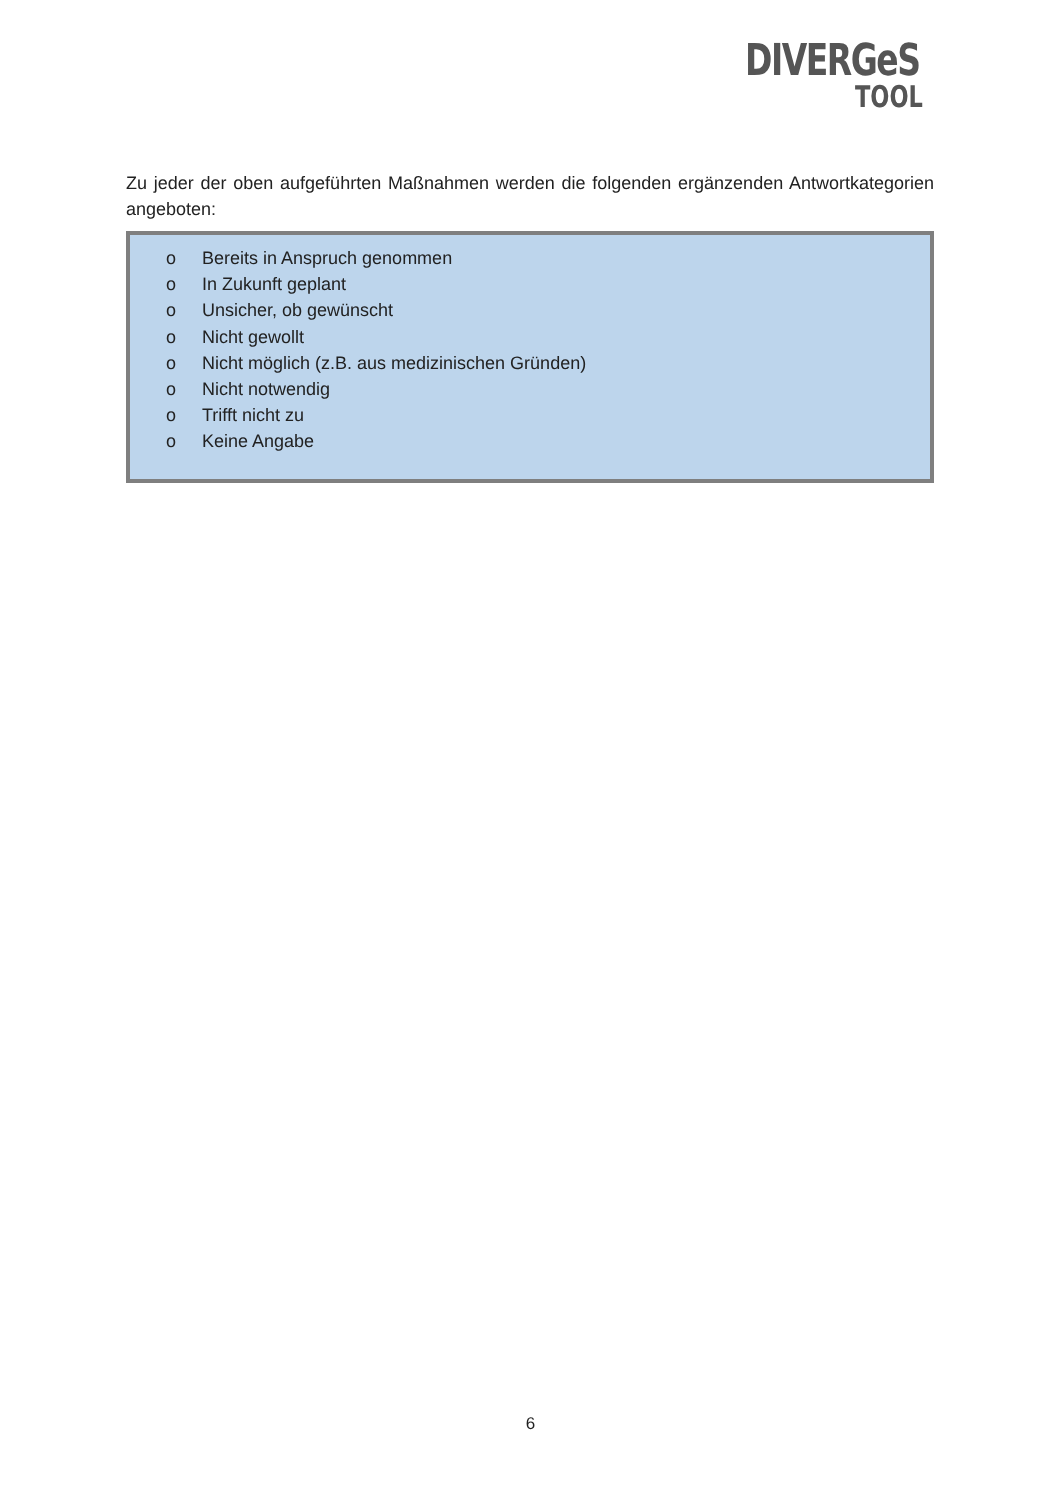DIVERGeS
TOOL
Zu jeder der oben aufgeführten Maßnahmen werden die folgenden ergänzenden Antwortkategorien angeboten:
o Bereits in Anspruch genommen
o In Zukunft geplant
o Unsicher, ob gewünscht
o Nicht gewollt
o Nicht möglich (z.B. aus medizinischen Gründen)
o Nicht notwendig
o Trifft nicht zu
o Keine Angabe
6